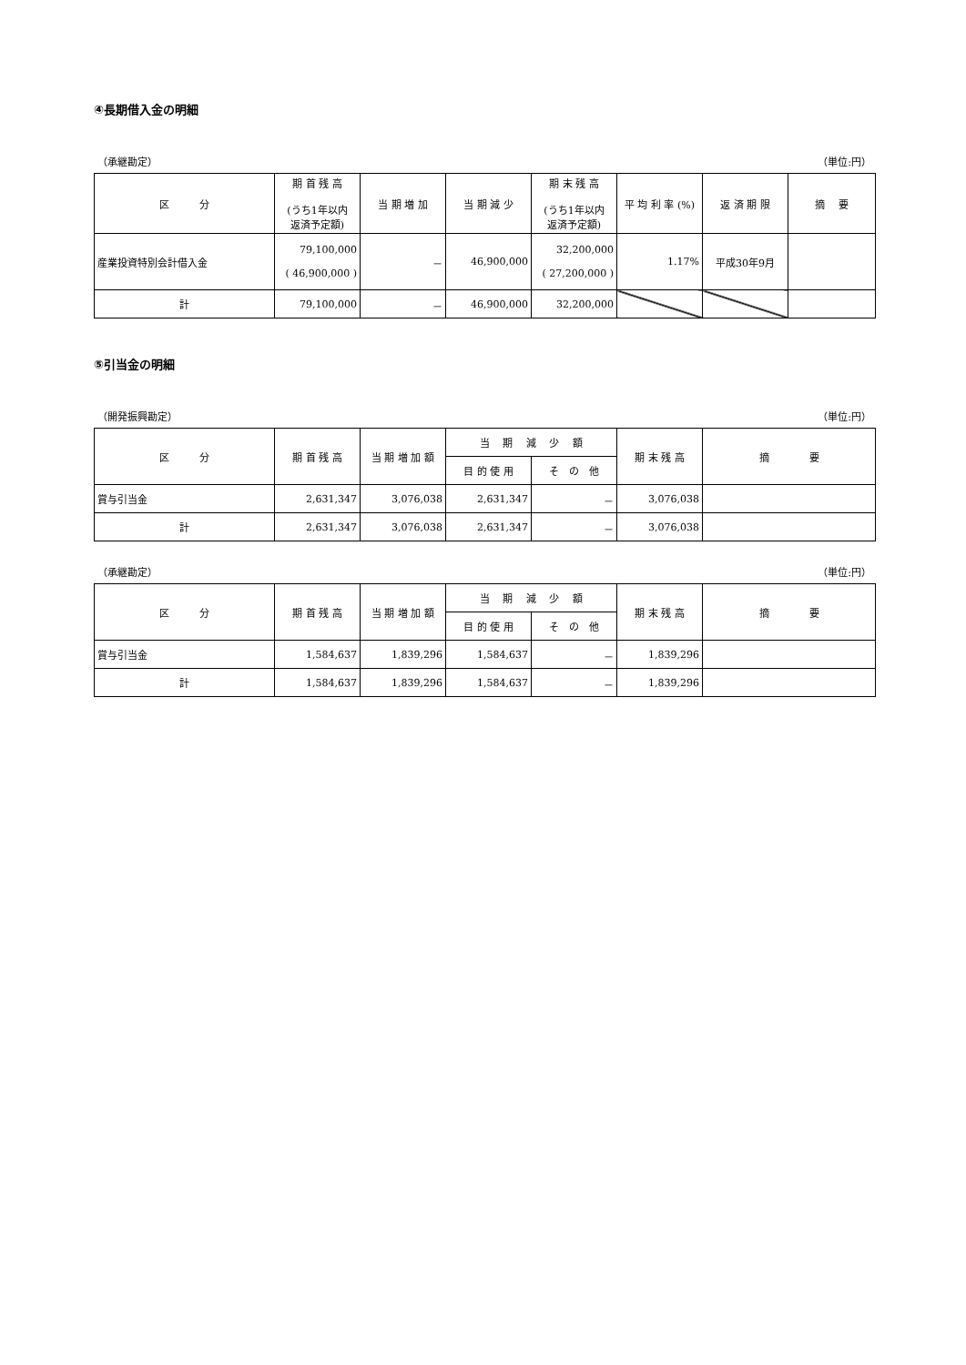④長期借入金の明細
（承継勘定） （単位:円）
| 区 分 | 期 首 残 高 (うち1年以内 返済予定額) | 当 期 増 加 | 当 期 減 少 | 期 末 残 高 (うち1年以内 返済予定額) | 平 均 利 率 (%) | 返 済 期 限 | 摘 要 |
| --- | --- | --- | --- | --- | --- | --- | --- |
| 産業投資特別会計借入金 | 79,100,000 ( 46,900,000 ) | － | 46,900,000 | 32,200,000 ( 27,200,000 ) | 1.17% | 平成30年9月 | |
| 計 | 79,100,000 | － | 46,900,000 | 32,200,000 | | | |
⑤引当金の明細
（開発振興勘定） （単位:円）
| 区 分 | 期 首 残 高 | 当 期 増 加 額 | 当 期 減 少 額 | | 期 末 残 高 | 摘 要 |
| --- | --- | --- | --- | --- | --- | --- |
| | | | 目 的 使 用 | そ の 他 | | |
| 賞与引当金 | 2,631,347 | 3,076,038 | 2,631,347 | － | 3,076,038 | |
| 計 | 2,631,347 | 3,076,038 | 2,631,347 | － | 3,076,038 | |
（承継勘定） （単位:円）
| 区 分 | 期 首 残 高 | 当 期 増 加 額 | 当 期 減 少 額 | | 期 末 残 高 | 摘 要 |
| --- | --- | --- | --- | --- | --- | --- |
| | | | 目 的 使 用 | そ の 他 | | |
| 賞与引当金 | 1,584,637 | 1,839,296 | 1,584,637 | － | 1,839,296 | |
| 計 | 1,584,637 | 1,839,296 | 1,584,637 | － | 1,839,296 | |